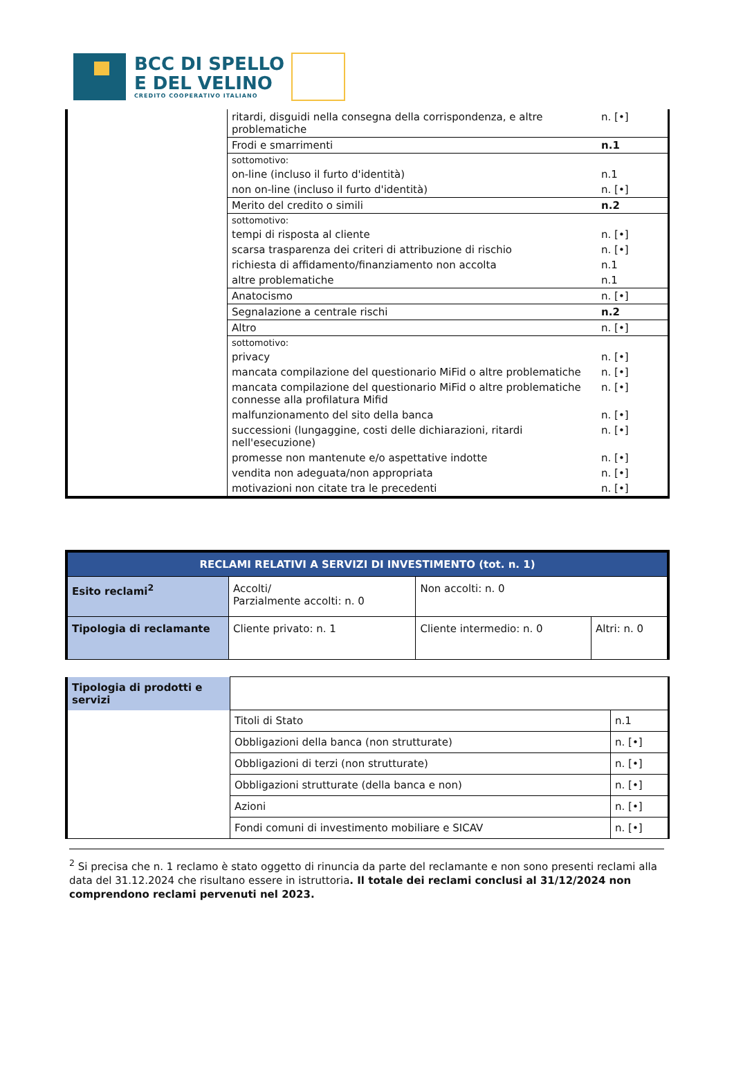BCC DI SPELLO
E DEL VELINO
CREDITO COOPERATIVO ITALIANO
| | ritardi, disguidi nella consegna della corrispondenza, e altre problematiche | n. [•] |
| | Frodi e smarrimenti | n.1 |
| | sottomotivo: | |
| | on-line (incluso il furto d'identità) | n.1 |
| | non on-line (incluso il furto d'identità) | n. [•] |
| | Merito del credito o simili | n.2 |
| | sottomotivo: | |
| | tempi di risposta al cliente | n. [•] |
| | scarsa trasparenza dei criteri di attribuzione di rischio | n. [•] |
| | richiesta di affidamento/finanziamento non accolta | n.1 |
| | altre problematiche | n.1 |
| | Anatocismo | n. [•] |
| | Segnalazione a centrale rischi | n.2 |
| | Altro | n. [•] |
| | sottomotivo: | |
| | privacy | n. [•] |
| | mancata compilazione del questionario MiFid o altre problematiche | n. [•] |
| | mancata compilazione del questionario MiFid o altre problematiche connesse alla profilatura Mifid | n. [•] |
| | malfunzionamento del sito della banca | n. [•] |
| | successioni (lungaggine, costi delle dichiarazioni, ritardi nell'esecuzione) | n. [•] |
| | promesse non mantenute e/o aspettative indotte | n. [•] |
| | vendita non adeguata/non appropriata | n. [•] |
| | motivazioni non citate tra le precedenti | n. [•] |
| RECLAMI RELATIVI A SERVIZI DI INVESTIMENTO (tot. n. 1) | | | |
| Esito reclami<sup>2</sup> | Accolti/ Parzialmente accolti: n. 0 | Non accolti: n. 0 | |
| Tipologia di reclamante | Cliente privato: n. 1 | Cliente intermedio: n. 0 | Altri: n. 0 |
| Tipologia di prodotti e servizi | | |
| | Titoli di Stato | n.1 |
| | Obbligazioni della banca (non strutturate) | n. [•] |
| | Obbligazioni di terzi (non strutturate) | n. [•] |
| | Obbligazioni strutturate (della banca e non) | n. [•] |
| | Azioni | n. [•] |
| | Fondi comuni di investimento mobiliare e SICAV | n. [•] |
<sup>2</sup> Si precisa che n. 1 reclamo è stato oggetto di rinuncia da parte del reclamante e non sono presenti reclami alla data del 31.12.2024 che risultano essere in istruttoria. Il totale dei reclami conclusi al 31/12/2024 non comprendono reclami pervenuti nel 2023.